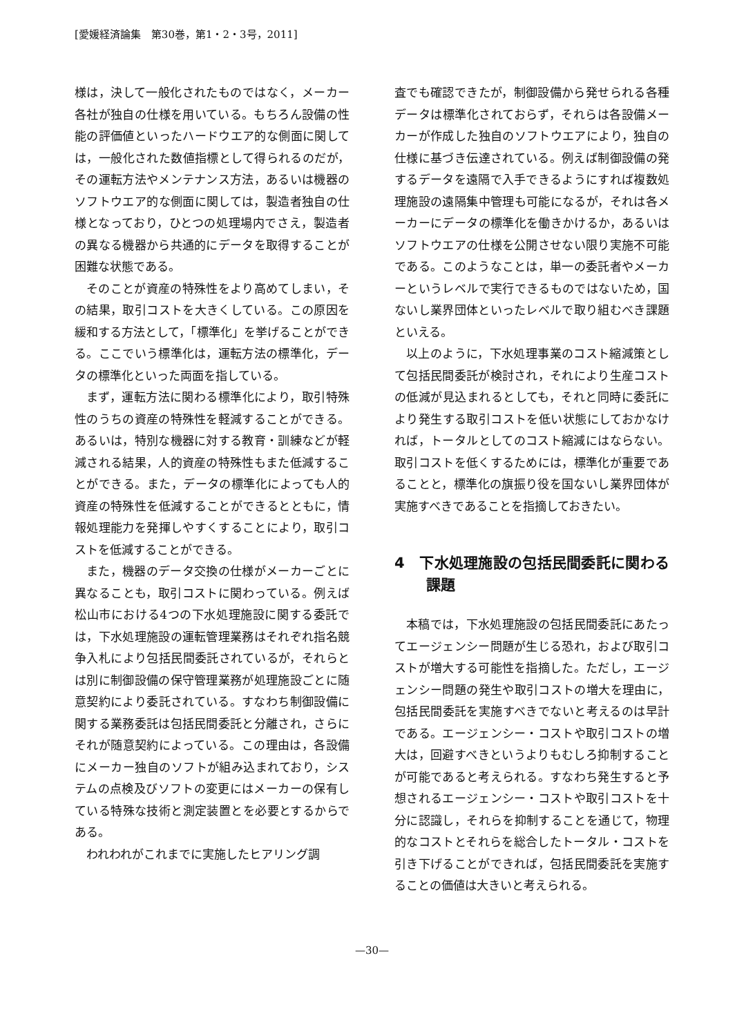[愛媛経済論集　第30巻，第1・2・3号，2011]
様は，決して一般化されたものではなく，メーカー各社が独自の仕様を用いている。もちろん設備の性能の評価値といったハードウエア的な側面に関しては，一般化された数値指標として得られるのだが，その運転方法やメンテナンス方法，あるいは機器のソフトウエア的な側面に関しては，製造者独自の仕様となっており，ひとつの処理場内でさえ，製造者の異なる機器から共通的にデータを取得することが困難な状態である。
そのことが資産の特殊性をより高めてしまい，その結果，取引コストを大きくしている。この原因を緩和する方法として，「標準化」を挙げることができる。ここでいう標準化は，運転方法の標準化，データの標準化といった両面を指している。
まず，運転方法に関わる標準化により，取引特殊性のうちの資産の特殊性を軽減することができる。あるいは，特別な機器に対する教育・訓練などが軽減される結果，人的資産の特殊性もまた低減することができる。また，データの標準化によっても人的資産の特殊性を低減することができるとともに，情報処理能力を発揮しやすくすることにより，取引コストを低減することができる。
また，機器のデータ交換の仕様がメーカーごとに異なることも，取引コストに関わっている。例えば松山市における4つの下水処理施設に関する委託では，下水処理施設の運転管理業務はそれぞれ指名競争入札により包括民間委託されているが，それらとは別に制御設備の保守管理業務が処理施設ごとに随意契約により委託されている。すなわち制御設備に関する業務委託は包括民間委託と分離され，さらにそれが随意契約によっている。この理由は，各設備にメーカー独自のソフトが組み込まれており，システムの点検及びソフトの変更にはメーカーの保有している特殊な技術と測定装置とを必要とするからである。
われわれがこれまでに実施したヒアリング調
査でも確認できたが，制御設備から発せられる各種データは標準化されておらず，それらは各設備メーカーが作成した独自のソフトウエアにより，独自の仕様に基づき伝達されている。例えば制御設備の発するデータを遠隔で入手できるようにすれば複数処理施設の遠隔集中管理も可能になるが，それは各メーカーにデータの標準化を働きかけるか，あるいはソフトウエアの仕様を公開させない限り実施不可能である。このようなことは，単一の委託者やメーカーというレベルで実行できるものではないため，国ないし業界団体といったレベルで取り組むべき課題といえる。
以上のように，下水処理事業のコスト縮減策として包括民間委託が検討され，それにより生産コストの低減が見込まれるとしても，それと同時に委託により発生する取引コストを低い状態にしておかなければ，トータルとしてのコスト縮減にはならない。取引コストを低くするためには，標準化が重要であることと，標準化の旗振り役を国ないし業界団体が実施すべきであることを指摘しておきたい。
4　下水処理施設の包括民間委託に関わる課題
本稿では，下水処理施設の包括民間委託にあたってエージェンシー問題が生じる恐れ，および取引コストが増大する可能性を指摘した。ただし，エージェンシー問題の発生や取引コストの増大を理由に，包括民間委託を実施すべきでないと考えるのは早計である。エージェンシー・コストや取引コストの増大は，回避すべきというよりもむしろ抑制することが可能であると考えられる。すなわち発生すると予想されるエージェンシー・コストや取引コストを十分に認識し，それらを抑制することを通じて，物理的なコストとそれらを総合したトータル・コストを引き下げることができれば，包括民間委託を実施することの価値は大きいと考えられる。
—30—